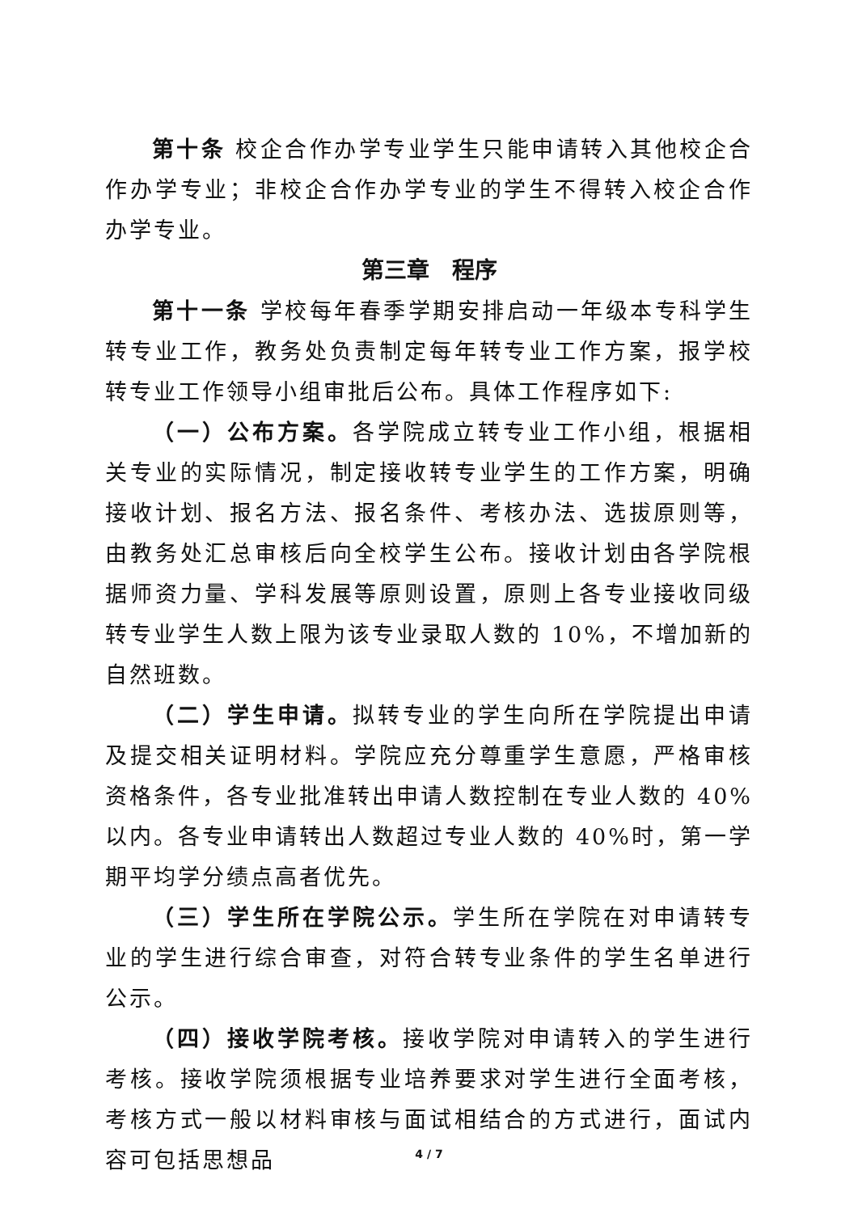第十条 校企合作办学专业学生只能申请转入其他校企合作办学专业；非校企合作办学专业的学生不得转入校企合作办学专业。
第三章　程序
第十一条 学校每年春季学期安排启动一年级本专科学生转专业工作，教务处负责制定每年转专业工作方案，报学校转专业工作领导小组审批后公布。具体工作程序如下:
（一）公布方案。各学院成立转专业工作小组，根据相关专业的实际情况，制定接收转专业学生的工作方案，明确接收计划、报名方法、报名条件、考核办法、选拔原则等，由教务处汇总审核后向全校学生公布。接收计划由各学院根据师资力量、学科发展等原则设置，原则上各专业接收同级转专业学生人数上限为该专业录取人数的 10%，不增加新的自然班数。
（二）学生申请。拟转专业的学生向所在学院提出申请及提交相关证明材料。学院应充分尊重学生意愿，严格审核资格条件，各专业批准转出申请人数控制在专业人数的 40%以内。各专业申请转出人数超过专业人数的 40%时，第一学期平均学分绩点高者优先。
（三）学生所在学院公示。学生所在学院在对申请转专业的学生进行综合审查，对符合转专业条件的学生名单进行公示。
（四）接收学院考核。接收学院对申请转入的学生进行考核。接收学院须根据专业培养要求对学生进行全面考核，考核方式一般以材料审核与面试相结合的方式进行，面试内容可包括思想品
4 / 7